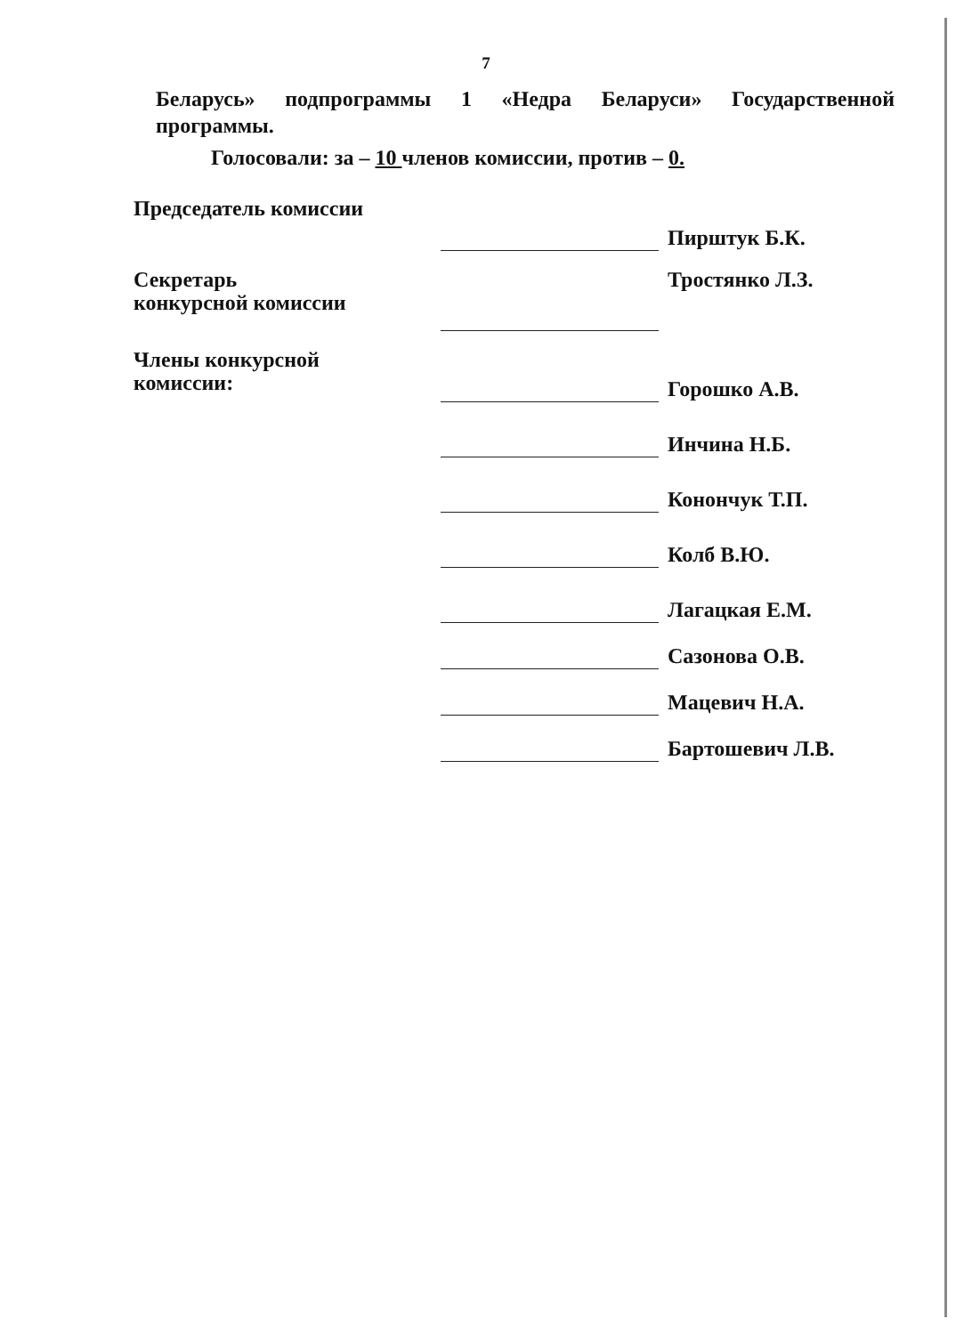7
Беларусь» подпрограммы 1 «Недра Беларуси» Государственной программы.
Голосовали: за – 10 членов комиссии, против – 0.
| Председатель комиссии | | Пирштук Б.К. |
| Секретарь конкурсной комиссии | | Тростянко Л.З. |
| Члены конкурсной комиссии: | | Горошко А.В. |
| | | Инчина Н.Б. |
| | | Конончук Т.П. |
| | | Колб В.Ю. |
| | | Лагацкая Е.М. |
| | | Сазонова О.В. |
| | | Мацевич Н.А. |
| | | Бартошевич Л.В. |